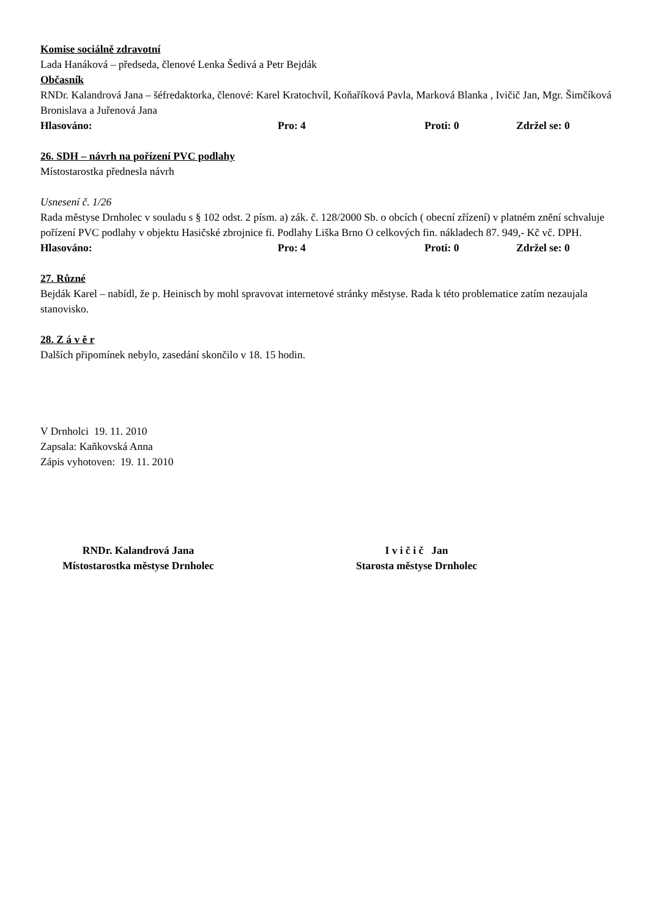Komise sociálně zdravotní
Lada Hanáková – předseda, členové Lenka Šedivá a Petr Bejdák
Občasník
RNDr. Kalandrová Jana – šéfredaktorka, členové: Karel Kratochvíl, Koňaříková Pavla, Marková Blanka , Ivičič Jan, Mgr. Šimčíková Bronislava a Juřenová Jana
Hlasováno: Pro: 4 Proti: 0 Zdržel se: 0
26. SDH – návrh na pořízení PVC podlahy
Místostarostka přednesla návrh
Usnesení č. 1/26
Rada městyse Drnholec v souladu s § 102 odst. 2 písm. a) zák. č. 128/2000 Sb. o obcích ( obecní zřízení) v platném znění schvaluje pořízení PVC podlahy v objektu Hasičské zbrojnice fi. Podlahy Liška Brno O celkových fin. nákladech 87. 949,- Kč vč. DPH.
Hlasováno: Pro: 4 Proti: 0 Zdržel se: 0
27. Různé
Bejdák Karel – nabídl, že p. Heinisch by mohl spravovat internetové stránky městyse. Rada k této problematice zatím nezaujala stanovisko.
28. Z á v ě r
Dalších připomínek nebylo, zasedání skončilo v 18. 15 hodin.
V Drnholci 19. 11. 2010
Zapsala: Kaňkovská Anna
Zápis vyhotoven: 19. 11. 2010
RNDr. Kalandrová Jana
Místostarostka městyse Drnholec
I v i č i č Jan
Starosta městyse Drnholec